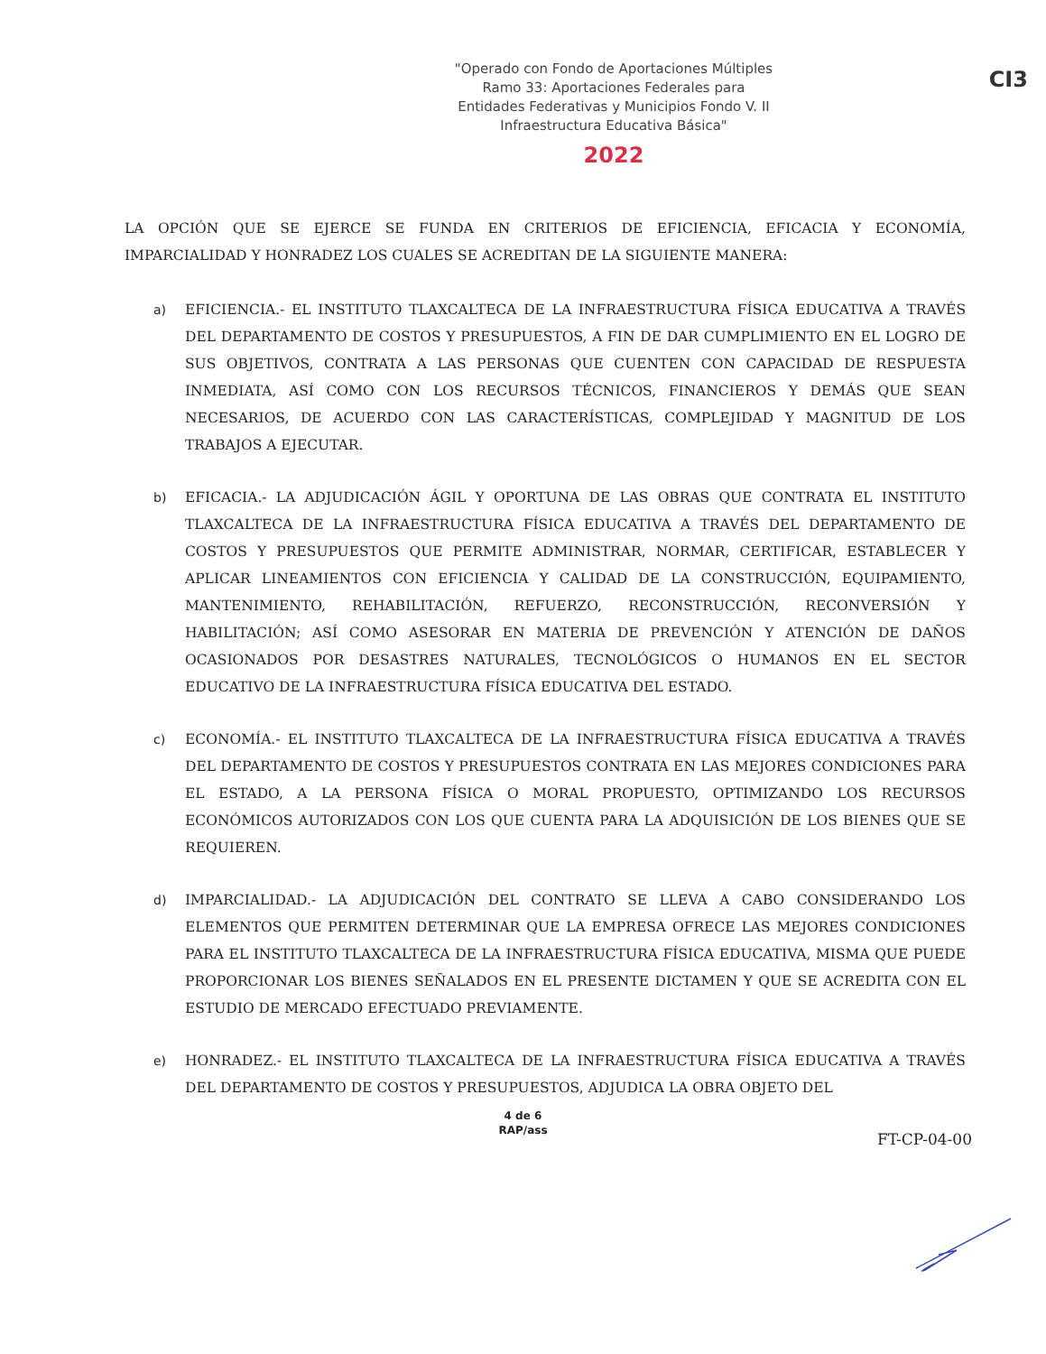"Operado con Fondo de Aportaciones Múltiples Ramo 33: Aportaciones Federales para Entidades Federativas y Municipios Fondo V. II Infraestructura Educativa Básica"
2022
CI3
LA OPCIÓN QUE SE EJERCE SE FUNDA EN CRITERIOS DE EFICIENCIA, EFICACIA Y ECONOMÍA, IMPARCIALIDAD Y HONRADEZ LOS CUALES SE ACREDITAN DE LA SIGUIENTE MANERA:
a) EFICIENCIA.- EL INSTITUTO TLAXCALTECA DE LA INFRAESTRUCTURA FÍSICA EDUCATIVA A TRAVÉS DEL DEPARTAMENTO DE COSTOS Y PRESUPUESTOS, A FIN DE DAR CUMPLIMIENTO EN EL LOGRO DE SUS OBJETIVOS, CONTRATA A LAS PERSONAS QUE CUENTEN CON CAPACIDAD DE RESPUESTA INMEDIATA, ASÍ COMO CON LOS RECURSOS TÉCNICOS, FINANCIEROS Y DEMÁS QUE SEAN NECESARIOS, DE ACUERDO CON LAS CARACTERÍSTICAS, COMPLEJIDAD Y MAGNITUD DE LOS TRABAJOS A EJECUTAR.
b) EFICACIA.- LA ADJUDICACIÓN ÁGIL Y OPORTUNA DE LAS OBRAS QUE CONTRATA EL INSTITUTO TLAXCALTECA DE LA INFRAESTRUCTURA FÍSICA EDUCATIVA A TRAVÉS DEL DEPARTAMENTO DE COSTOS Y PRESUPUESTOS QUE PERMITE ADMINISTRAR, NORMAR, CERTIFICAR, ESTABLECER Y APLICAR LINEAMIENTOS CON EFICIENCIA Y CALIDAD DE LA CONSTRUCCIÓN, EQUIPAMIENTO, MANTENIMIENTO, REHABILITACIÓN, REFUERZO, RECONSTRUCCIÓN, RECONVERSIÓN Y HABILITACIÓN; ASÍ COMO ASESORAR EN MATERIA DE PREVENCIÓN Y ATENCIÓN DE DAÑOS OCASIONADOS POR DESASTRES NATURALES, TECNOLÓGICOS O HUMANOS EN EL SECTOR EDUCATIVO DE LA INFRAESTRUCTURA FÍSICA EDUCATIVA DEL ESTADO.
c) ECONOMÍA.- EL INSTITUTO TLAXCALTECA DE LA INFRAESTRUCTURA FÍSICA EDUCATIVA A TRAVÉS DEL DEPARTAMENTO DE COSTOS Y PRESUPUESTOS CONTRATA EN LAS MEJORES CONDICIONES PARA EL ESTADO, A LA PERSONA FÍSICA O MORAL PROPUESTO, OPTIMIZANDO LOS RECURSOS ECONÓMICOS AUTORIZADOS CON LOS QUE CUENTA PARA LA ADQUISICIÓN DE LOS BIENES QUE SE REQUIEREN.
d) IMPARCIALIDAD.- LA ADJUDICACIÓN DEL CONTRATO SE LLEVA A CABO CONSIDERANDO LOS ELEMENTOS QUE PERMITEN DETERMINAR QUE LA EMPRESA OFRECE LAS MEJORES CONDICIONES PARA EL INSTITUTO TLAXCALTECA DE LA INFRAESTRUCTURA FÍSICA EDUCATIVA, MISMA QUE PUEDE PROPORCIONAR LOS BIENES SEÑALADOS EN EL PRESENTE DICTAMEN Y QUE SE ACREDITA CON EL ESTUDIO DE MERCADO EFECTUADO PREVIAMENTE.
e) HONRADEZ.- EL INSTITUTO TLAXCALTECA DE LA INFRAESTRUCTURA FÍSICA EDUCATIVA A TRAVÉS DEL DEPARTAMENTO DE COSTOS Y PRESUPUESTOS, ADJUDICA LA OBRA OBJETO DEL
4 de 6
RAP/ass
FT-CP-04-00